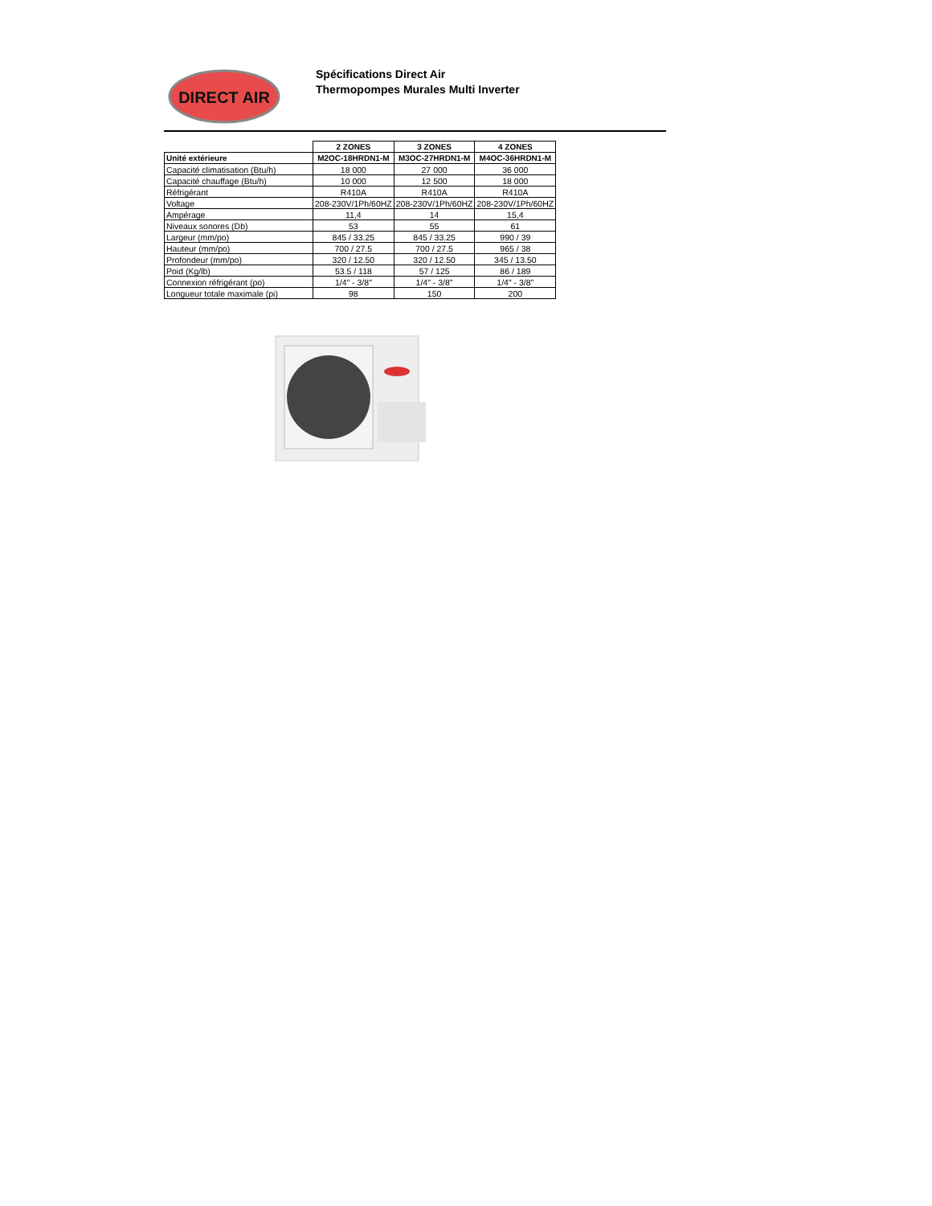DIRECT AIR
Spécifications Direct Air
Thermopompes Murales Multi Inverter
| | 2 ZONES | 3 ZONES | 4 ZONES |
| --- | --- | --- | --- |
| Unité extérieure | M2OC-18HRDN1-M | M3OC-27HRDN1-M | M4OC-36HRDN1-M |
| Capacité climatisation (Btu/h) | 18 000 | 27 000 | 36 000 |
| Capacité chauffage (Btu/h) | 10 000 | 12 500 | 18 000 |
| Réfrigérant | R410A | R410A | R410A |
| Voltage | 208-230V/1Ph/60HZ | 208-230V/1Ph/60HZ | 208-230V/1Ph/60HZ |
| Ampérage | 11,4 | 14 | 15,4 |
| Niveaux sonores (Db) | 53 | 55 | 61 |
| Largeur (mm/po) | 845 / 33.25 | 845 / 33.25 | 990 / 39 |
| Hauteur (mm/po) | 700 / 27.5 | 700 / 27.5 | 965 / 38 |
| Profondeur (mm/po) | 320 / 12.50 | 320 / 12.50 | 345 / 13.50 |
| Poid (Kg/lb) | 53.5 / 118 | 57 / 125 | 86 / 189 |
| Connexion réfrigérant (po) | 1/4" - 3/8" | 1/4" - 3/8" | 1/4" - 3/8" |
| Longueur totale maximale (pi) | 98 | 150 | 200 |